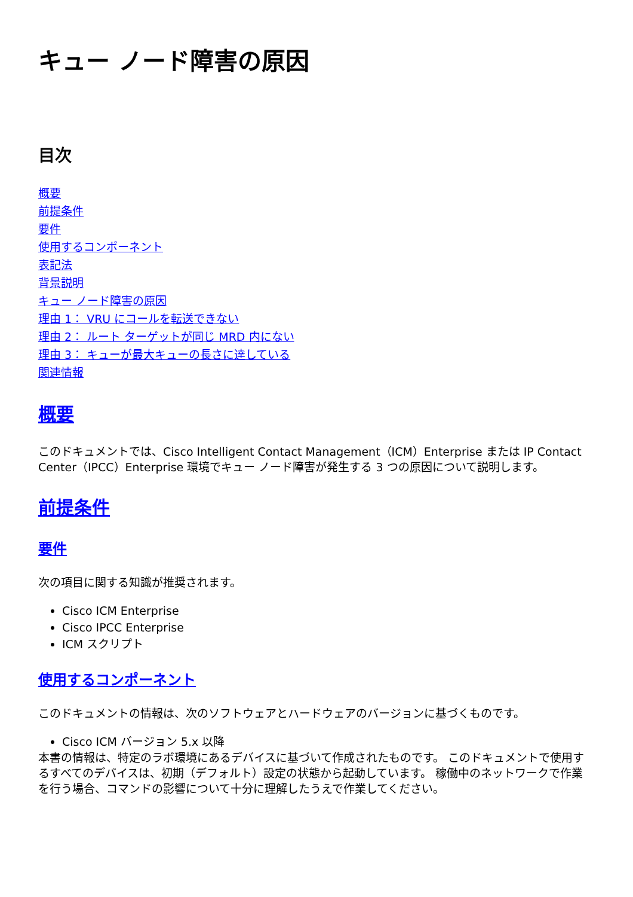キュー ノード障害の原因
目次
概要
前提条件
要件
使用するコンポーネント
表記法
背景説明
キュー ノード障害の原因
理由 1： VRU にコールを転送できない
理由 2： ルート ターゲットが同じ MRD 内にない
理由 3： キューが最大キューの長さに達している
関連情報
概要
このドキュメントでは、Cisco Intelligent Contact Management（ICM）Enterprise または IP Contact Center（IPCC）Enterprise 環境でキュー ノード障害が発生する 3 つの原因について説明します。
前提条件
要件
次の項目に関する知識が推奨されます。
Cisco ICM Enterprise
Cisco IPCC Enterprise
ICM スクリプト
使用するコンポーネント
このドキュメントの情報は、次のソフトウェアとハードウェアのバージョンに基づくものです。
Cisco ICM バージョン 5.x 以降
本書の情報は、特定のラボ環境にあるデバイスに基づいて作成されたものです。 このドキュメントで使用するすべてのデバイスは、初期（デフォルト）設定の状態から起動しています。 稼働中のネットワークで作業を行う場合、コマンドの影響について十分に理解したうえで作業してください。